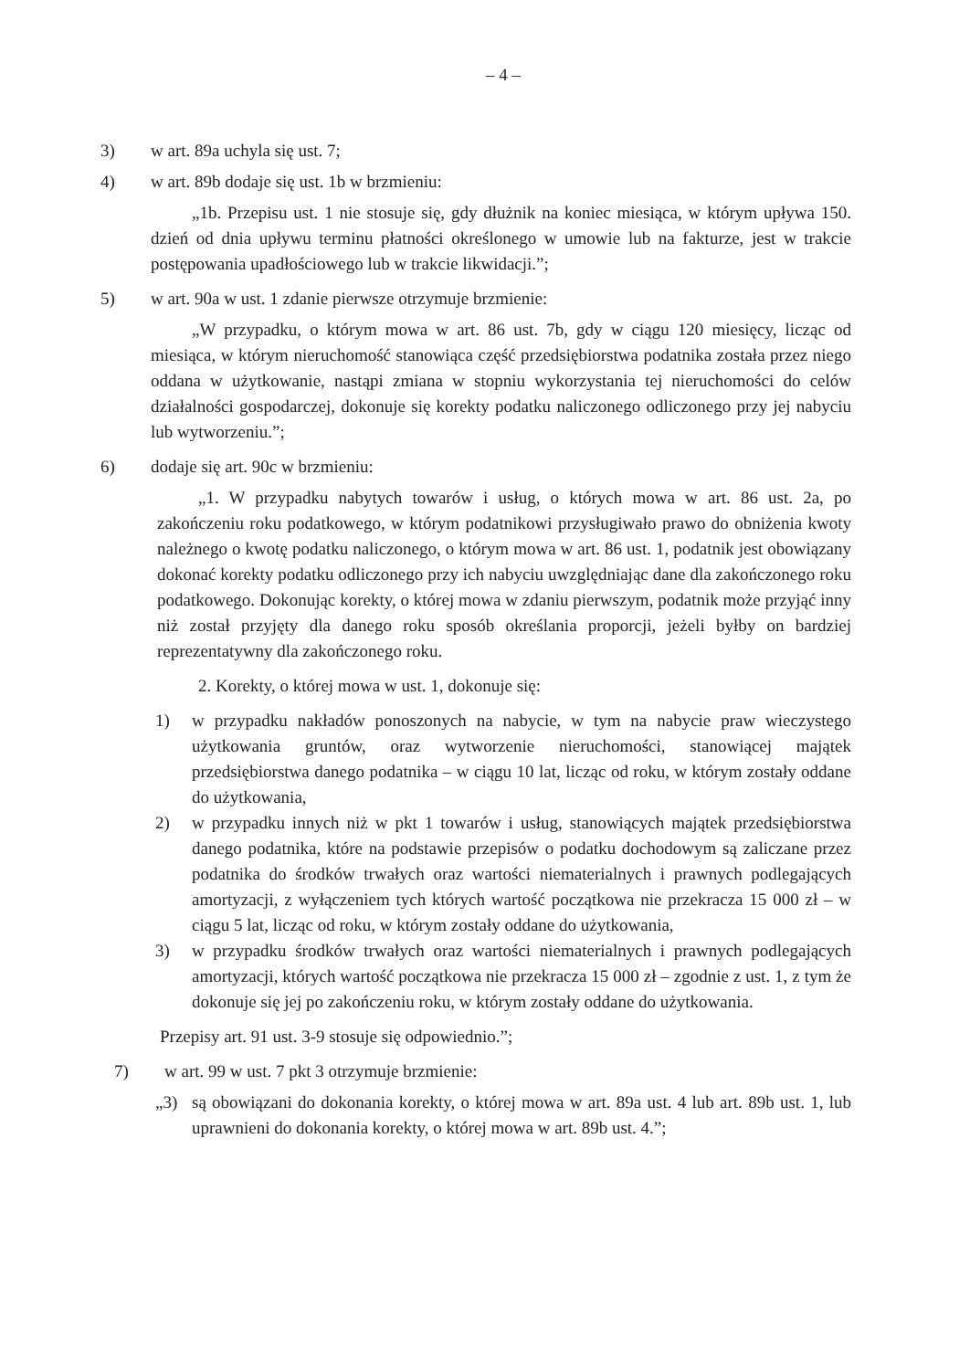– 4 –
3) w art. 89a uchyla się ust. 7;
4) w art. 89b dodaje się ust. 1b w brzmieniu:
„1b. Przepisu ust. 1 nie stosuje się, gdy dłużnik na koniec miesiąca, w którym upływa 150. dzień od dnia upływu terminu płatności określonego w umowie lub na fakturze, jest w trakcie postępowania upadłościowego lub w trakcie likwidacji.”;
5) w art. 90a w ust. 1 zdanie pierwsze otrzymuje brzmienie:
„W przypadku, o którym mowa w art. 86 ust. 7b, gdy w ciągu 120 miesięcy, licząc od miesiąca, w którym nieruchomość stanowiąca część przedsiębiorstwa podatnika została przez niego oddana w użytkowanie, nastąpi zmiana w stopniu wykorzystania tej nieruchomości do celów działalności gospodarczej, dokonuje się korekty podatku naliczonego odliczonego przy jej nabyciu lub wytworzeniu.”;
6) dodaje się art. 90c w brzmieniu:
„1. W przypadku nabytych towarów i usług, o których mowa w art. 86 ust. 2a, po zakończeniu roku podatkowego, w którym podatnikowi przysługiwało prawo do obniżenia kwoty należnego o kwotę podatku naliczonego, o którym mowa w art. 86 ust. 1, podatnik jest obowiązany dokonać korekty podatku odliczonego przy ich nabyciu uwzględniając dane dla zakończonego roku podatkowego. Dokonując korekty, o której mowa w zdaniu pierwszym, podatnik może przyjąć inny niż został przyjęty dla danego roku sposób określania proporcji, jeżeli byłby on bardziej reprezentatywny dla zakończonego roku.
2. Korekty, o której mowa w ust. 1, dokonuje się:
1) w przypadku nakładów ponoszonych na nabycie, w tym na nabycie praw wieczystego użytkowania gruntów, oraz wytworzenie nieruchomości, stanowiącej majątek przedsiębiorstwa danego podatnika – w ciągu 10 lat, licząc od roku, w którym zostały oddane do użytkowania,
2) w przypadku innych niż w pkt 1 towarów i usług, stanowiących majątek przedsiębiorstwa danego podatnika, które na podstawie przepisów o podatku dochodowym są zaliczane przez podatnika do środków trwałych oraz wartości niematerialnych i prawnych podlegających amortyzacji, z wyłączeniem tych których wartość początkowa nie przekracza 15 000 zł – w ciągu 5 lat, licząc od roku, w którym zostały oddane do użytkowania,
3) w przypadku środków trwałych oraz wartości niematerialnych i prawnych podlegających amortyzacji, których wartość początkowa nie przekracza 15 000 zł – zgodnie z ust. 1, z tym że dokonuje się jej po zakończeniu roku, w którym zostały oddane do użytkowania.
Przepisy art. 91 ust. 3-9 stosuje się odpowiednio.”;
7) w art. 99 w ust. 7 pkt 3 otrzymuje brzmienie:
„3) są obowiązani do dokonania korekty, o której mowa w art. 89a ust. 4 lub art. 89b ust. 1, lub uprawnieni do dokonania korekty, o której mowa w art. 89b ust. 4.”;